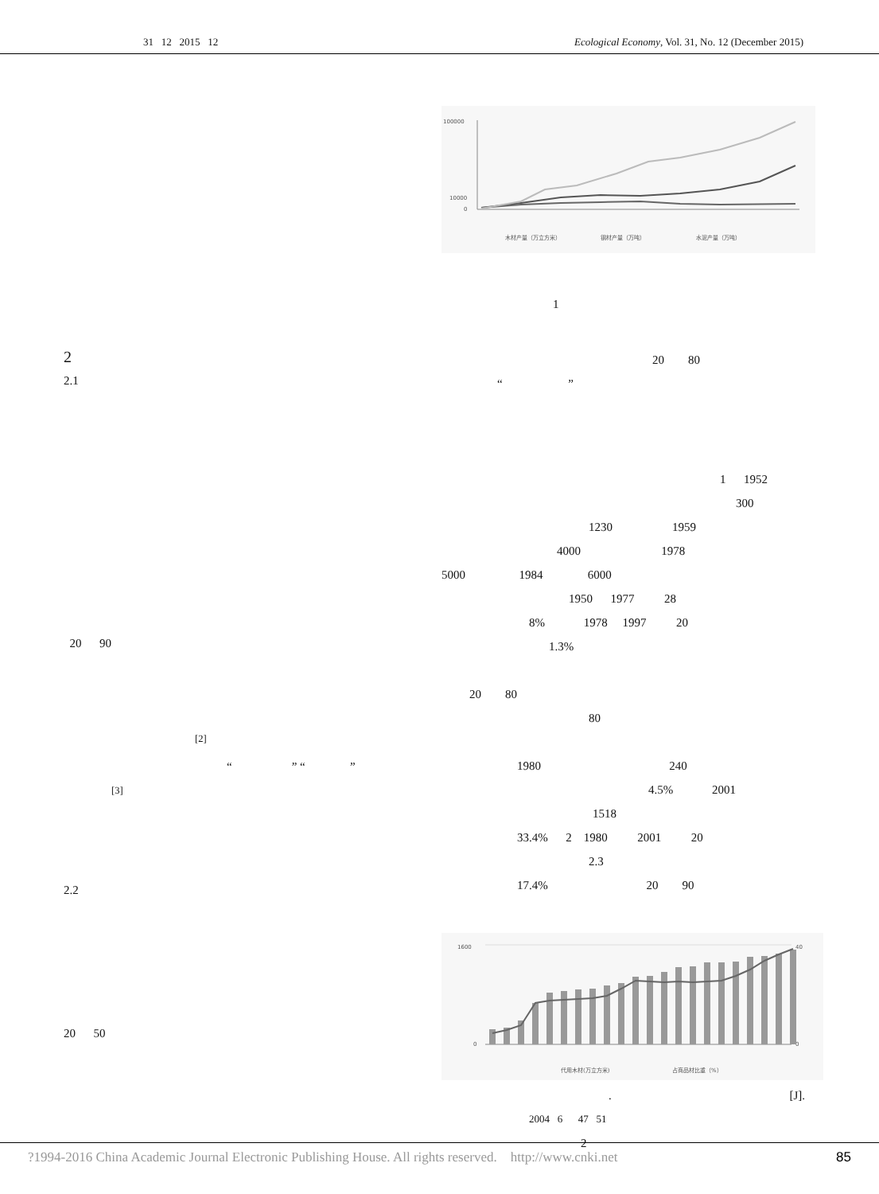31 12 2015 12 Ecological Economy, Vol. 31, No. 12 (December 2015)
2
2.1
20 90
<sup>[2]</sup>
“ ” “ ”
<sup>[3]</sup>
2.2
20 50
100000
10000
0
木材产量（万立方米）
钢材产量（万吨）
水泥产量（万吨）
1
20 80
“ ”
1 1952
300
1230 1959
4000 1978
5000 1984 6000
1950 1977 28
8% 1978 1997 20
1.3%
20 80
80
1980 240
4.5% 2001
1518
33.4% 2 1980 2001 20
2.3
17.4% 20 90
1600
0
40
0
代用木材(万立方米)
占商品材比重（%）
. [J].
2004 6 47 51
2
?1994-2016 China Academic Journal Electronic Publishing House. All rights reserved. http://www.cnki.net 85